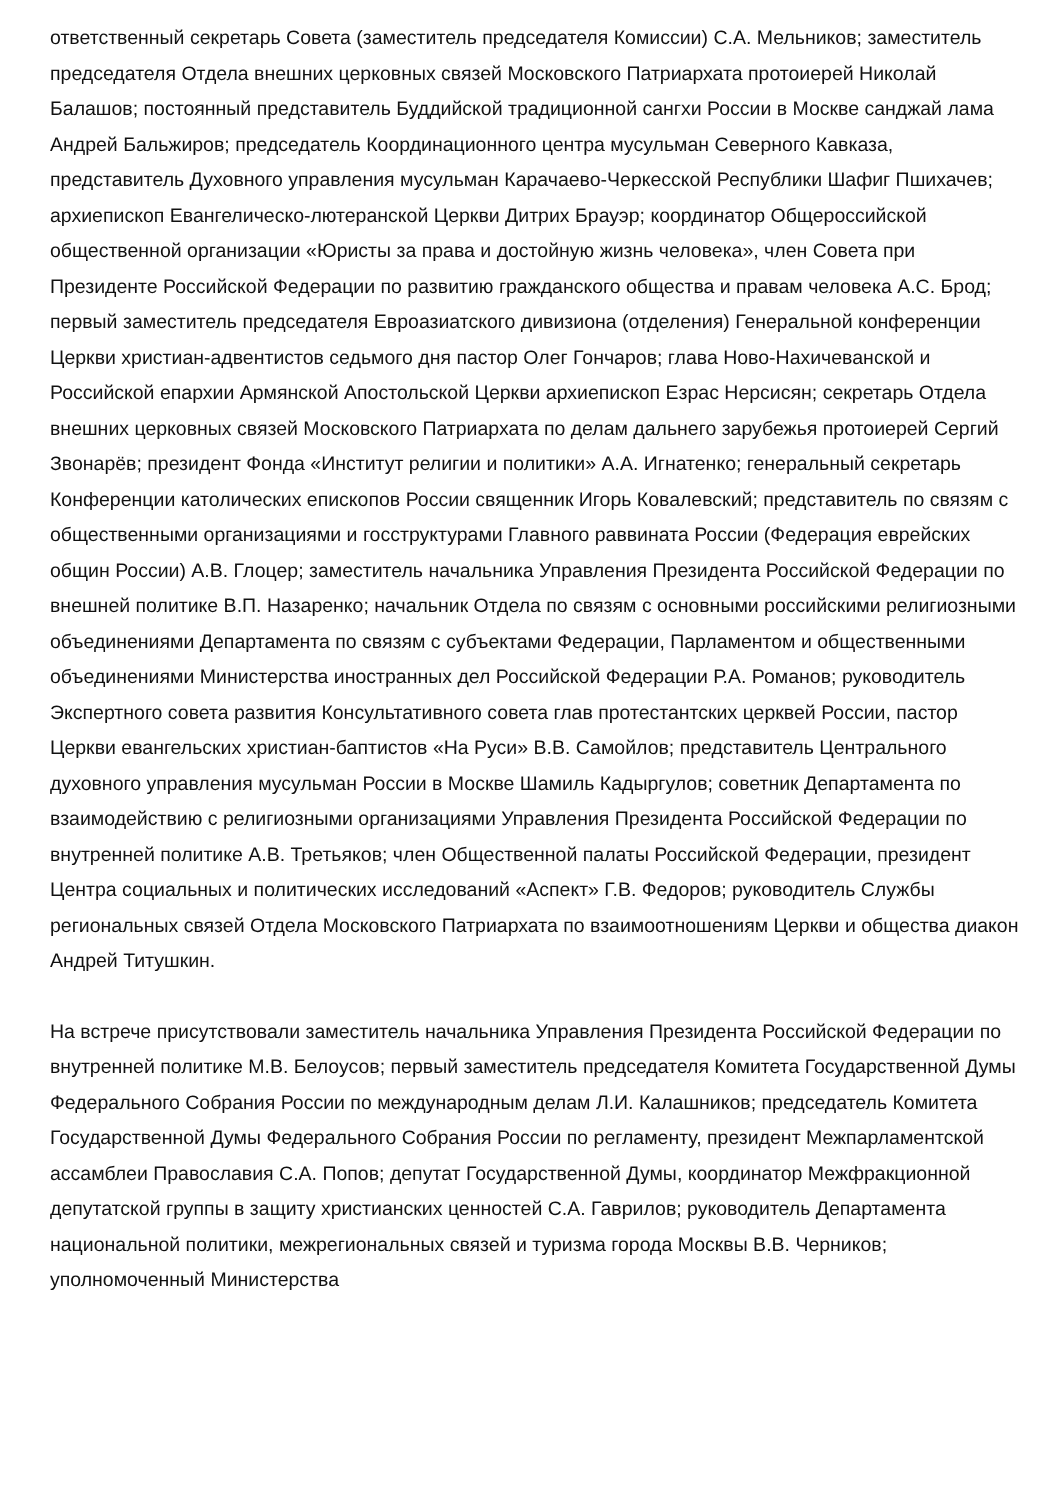ответственный секретарь Совета (заместитель председателя Комиссии) С.А. Мельников; заместитель председателя Отдела внешних церковных связей Московского Патриархата протоиерей Николай Балашов; постоянный представитель Буддийской традиционной сангхи России в Москве санджай лама Андрей Бальжиров; председатель Координационного центра мусульман Северного Кавказа, представитель Духовного управления мусульман Карачаево-Черкесской Республики Шафиг Пшихачев; архиепископ Евангелическо-лютеранской Церкви Дитрих Брауэр; координатор Общероссийской общественной организации «Юристы за права и достойную жизнь человека», член Совета при Президенте Российской Федерации по развитию гражданского общества и правам человека А.С. Брод; первый заместитель председателя Евроазиатского дивизиона (отделения) Генеральной конференции Церкви христиан-адвентистов седьмого дня пастор Олег Гончаров; глава Ново-Нахичеванской и Российской епархии Армянской Апостольской Церкви архиепископ Езрас Нерсисян; секретарь Отдела внешних церковных связей Московского Патриархата по делам дальнего зарубежья протоиерей Сергий Звонарёв; президент Фонда «Институт религии и политики» А.А. Игнатенко; генеральный секретарь Конференции католических епископов России священник Игорь Ковалевский; представитель по связям с общественными организациями и госструктурами Главного раввината России (Федерация еврейских общин России) А.В. Глоцер; заместитель начальника Управления Президента Российской Федерации по внешней политике В.П. Назаренко; начальник Отдела по связям с основными российскими религиозными объединениями Департамента по связям с субъектами Федерации, Парламентом и общественными объединениями Министерства иностранных дел Российской Федерации Р.А. Романов; руководитель Экспертного совета развития Консультативного совета глав протестантских церквей России, пастор Церкви евангельских христиан-баптистов «На Руси» В.В. Самойлов; представитель Центрального духовного управления мусульман России в Москве Шамиль Кадыргулов; советник Департамента по взаимодействию с религиозными организациями Управления Президента Российской Федерации по внутренней политике А.В. Третьяков; член Общественной палаты Российской Федерации, президент Центра социальных и политических исследований «Аспект» Г.В. Федоров; руководитель Службы региональных связей Отдела Московского Патриархата по взаимоотношениям Церкви и общества диакон Андрей Титушкин.
На встрече присутствовали заместитель начальника Управления Президента Российской Федерации по внутренней политике М.В. Белоусов; первый заместитель председателя Комитета Государственной Думы Федерального Собрания России по международным делам Л.И. Калашников; председатель Комитета Государственной Думы Федерального Собрания России по регламенту, президент Межпарламентской ассамблеи Православия С.А. Попов; депутат Государственной Думы, координатор Межфракционной депутатской группы в защиту христианских ценностей С.А. Гаврилов; руководитель Департамента национальной политики, межрегиональных связей и туризма города Москвы В.В. Черников; уполномоченный Министерства